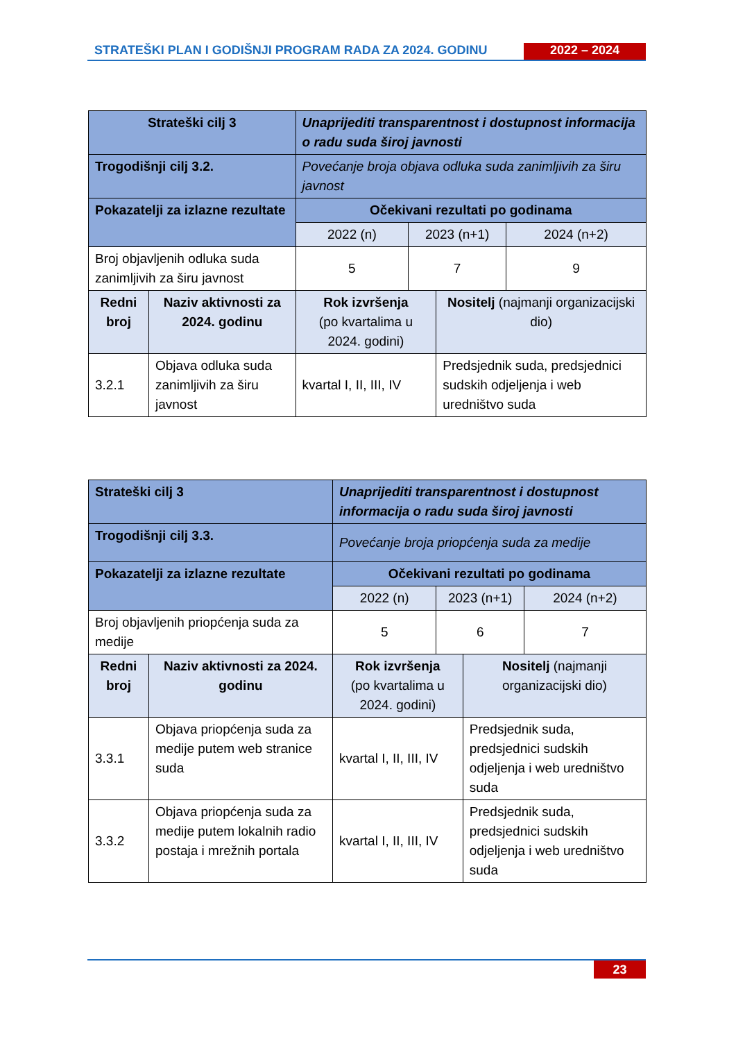STRATEŠKI PLAN I GODIŠNJI PROGRAM RADA ZA 2024. GODINU
2022 – 2024
| Strateški cilj 3 | | Unaprijediti transparentnost i dostupnost informacija o radu suda široj javnosti | | | |
| --- | --- | --- | --- | --- | --- |
| Trogodišnji cilj 3.2. | | Povećanje broja objava odluka suda zanimljivih za širu javnost | | | |
| Pokazatelji za izlazne rezultate | | Očekivani rezultati po godinama | | | |
| | | 2022 (n) | 2023 (n+1) | | 2024 (n+2) |
| Broj objavljenih odluka suda zanimljivih za širu javnost | | 5 | 7 | | 9 |
| Redni broj | Naziv aktivnosti za 2024. godinu | Rok izvršenja (po kvartalima u 2024. godini) | | Nositelj (najmanji organizacijski dio) | |
| 3.2.1 | Objava odluka suda zanimljivih za širu javnost | kvartal I, II, III, IV | | Predsjednik suda, predsjednici sudskih odjeljenja i web uredništvo suda | |
| Strateški cilj 3 | | Unaprijediti transparentnost i dostupnost informacija o radu suda široj javnosti | | | |
| --- | --- | --- | --- | --- | --- |
| Trogodišnji cilj 3.3. | | Povećanje broja priopćenja suda za medije | | | |
| Pokazatelji za izlazne rezultate | | Očekivani rezultati po godinama | | | |
| | | 2022 (n) | 2023 (n+1) | | 2024 (n+2) |
| Broj objavljenih priopćenja suda za medije | | 5 | 6 | | 7 |
| Redni broj | Naziv aktivnosti za 2024. godinu | Rok izvršenja (po kvartalima u 2024. godini) | | Nositelj (najmanji organizacijski dio) | |
| 3.3.1 | Objava priopćenja suda za medije putem web stranice suda | kvartal I, II, III, IV | | Predsjednik suda, predsjednici sudskih odjeljenja i web uredništvo suda | |
| 3.3.2 | Objava priopćenja suda za medije putem lokalnih radio postaja i mrežnih portala | kvartal I, II, III, IV | | Predsjednik suda, predsjednici sudskih odjeljenja i web uredništvo suda | |
23